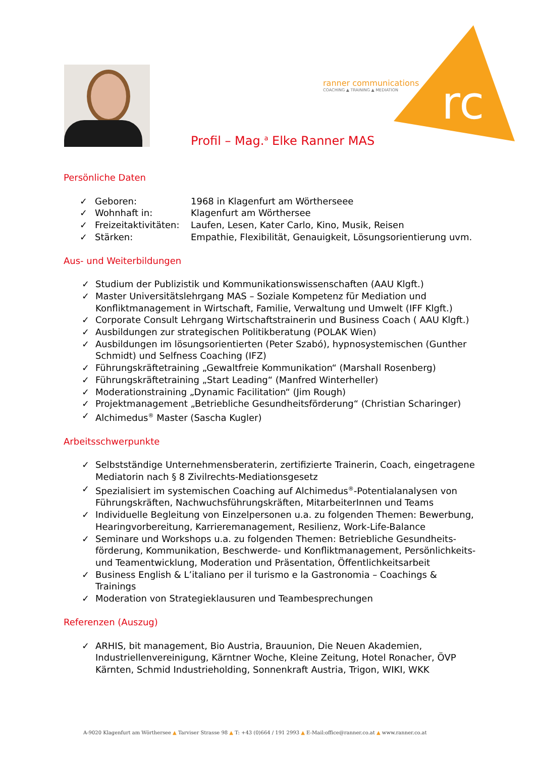ranner communications
COACHING ▲ TRAINING ▲ MEDIATION
rc
Profil – Mag.<sup>a</sup> Elke Ranner MAS
Persönliche Daten
| ✓ | Geboren: | 1968 in Klagenfurt am Wörtherseee |
| ✓ | Wohnhaft in: | Klagenfurt am Wörthersee |
| ✓ | Freizeitaktivitäten: | Laufen, Lesen, Kater Carlo, Kino, Musik, Reisen |
| ✓ | Stärken: | Empathie, Flexibilität, Genauigkeit, Lösungsorientierung uvm. |
Aus- und Weiterbildungen
✓ Studium der Publizistik und Kommunikationswissenschaften (AAU Klgft.)
✓ Master Universitätslehrgang MAS – Soziale Kompetenz für Mediation und Konfliktmanagement in Wirtschaft, Familie, Verwaltung und Umwelt (IFF Klgft.)
✓ Corporate Consult Lehrgang Wirtschaftstrainerin und Business Coach ( AAU Klgft.)
✓ Ausbildungen zur strategischen Politikberatung (POLAK Wien)
✓ Ausbildungen im lösungsorientierten (Peter Szabó), hypnosystemischen (Gunther Schmidt) und Selfness Coaching (IFZ)
✓ Führungskräftetraining „Gewaltfreie Kommunikation“ (Marshall Rosenberg)
✓ Führungskräftetraining „Start Leading“ (Manfred Winterheller)
✓ Moderationstraining „Dynamic Facilitation“ (Jim Rough)
✓ Projektmanagement „Betriebliche Gesundheitsförderung“ (Christian Scharinger)
✓ Alchimedus<sup>®</sup> Master (Sascha Kugler)
Arbeitsschwerpunkte
✓ Selbstständige Unternehmensberaterin, zertifizierte Trainerin, Coach, eingetragene Mediatorin nach § 8 Zivilrechts-Mediationsgesetz
✓ Spezialisiert im systemischen Coaching auf Alchimedus<sup>®</sup>-Potentialanalysen von Führungskräften, Nachwuchsführungskräften, MitarbeiterInnen und Teams
✓ Individuelle Begleitung von Einzelpersonen u.a. zu folgenden Themen: Bewerbung, Hearingvorbereitung, Karrieremanagement, Resilienz, Work-Life-Balance
✓ Seminare und Workshops u.a. zu folgenden Themen: Betriebliche Gesundheits-förderung, Kommunikation, Beschwerde- und Konfliktmanagement, Persönlichkeits- und Teamentwicklung, Moderation und Präsentation, Öffentlichkeitsarbeit
✓ Business English & L’italiano per il turismo e la Gastronomia – Coachings & Trainings
✓ Moderation von Strategieklausuren und Teambesprechungen
Referenzen (Auszug)
✓ ARHIS, bit management, Bio Austria, Brauunion, Die Neuen Akademien, Industriellenvereinigung, Kärntner Woche, Kleine Zeitung, Hotel Ronacher, ÖVP Kärnten, Schmid Industrieholding, Sonnenkraft Austria, Trigon, WIKI, WKK
A-9020 Klagenfurt am Wörthersee ▲ Tarviser Strasse 98 ▲ T: +43 (0)664 / 191 2993 ▲ E-Mail:office@ranner.co.at ▲ www.ranner.co.at